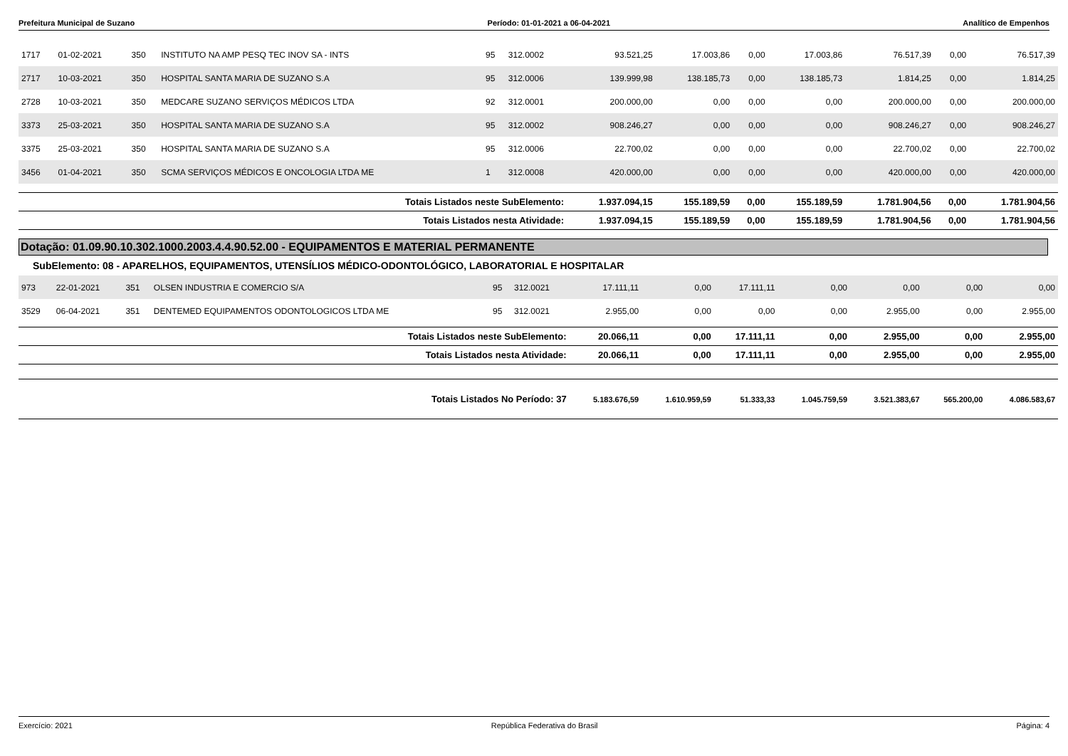Prefeitura Municipal de Suzano Período: 01-01-2021 a 06-04-2021 Analítico de Empenhos
| 1717 | 01-02-2021 | 350 | INSTITUTO NA AMP PESQ TEC INOV SA - INTS | 95 | 312.0002 | 93.521,25 | 17.003,86 | 0,00 | 17.003,86 | 76.517,39 | 0,00 | 76.517,39 |
| 2717 | 10-03-2021 | 350 | HOSPITAL SANTA MARIA DE SUZANO S.A | 95 | 312.0006 | 139.999,98 | 138.185,73 | 0,00 | 138.185,73 | 1.814,25 | 0,00 | 1.814,25 |
| 2728 | 10-03-2021 | 350 | MEDCARE SUZANO SERVIÇOS MÉDICOS LTDA | 92 | 312.0001 | 200.000,00 | 0,00 | 0,00 | 0,00 | 200.000,00 | 0,00 | 200.000,00 |
| 3373 | 25-03-2021 | 350 | HOSPITAL SANTA MARIA DE SUZANO S.A | 95 | 312.0002 | 908.246,27 | 0,00 | 0,00 | 0,00 | 908.246,27 | 0,00 | 908.246,27 |
| 3375 | 25-03-2021 | 350 | HOSPITAL SANTA MARIA DE SUZANO S.A | 95 | 312.0006 | 22.700,02 | 0,00 | 0,00 | 0,00 | 22.700,02 | 0,00 | 22.700,02 |
| 3456 | 01-04-2021 | 350 | SCMA SERVIÇOS MÉDICOS E ONCOLOGIA LTDA ME | 1 | 312.0008 | 420.000,00 | 0,00 | 0,00 | 0,00 | 420.000,00 | 0,00 | 420.000,00 |
| Totais Listados neste SubElemento: | | | | | | 1.937.094,15 | 155.189,59 | 0,00 | 155.189,59 | 1.781.904,56 | 0,00 | 1.781.904,56 |
| Totais Listados nesta Atividade: | | | | | | 1.937.094,15 | 155.189,59 | 0,00 | 155.189,59 | 1.781.904,56 | 0,00 | 1.781.904,56 |
Dotação: 01.09.90.10.302.1000.2003.4.4.90.52.00 - EQUIPAMENTOS E MATERIAL PERMANENTE
SubElemento: 08 - APARELHOS, EQUIPAMENTOS, UTENSÍLIOS MÉDICO-ODONTOLÓGICO, LABORATORIAL E HOSPITALAR
| 973 | 22-01-2021 | 351 | OLSEN INDUSTRIA E COMERCIO S/A | 95 | 312.0021 | 17.111,11 | 0,00 | 17.111,11 | 0,00 | 0,00 | 0,00 | 0,00 |
| 3529 | 06-04-2021 | 351 | DENTEMED EQUIPAMENTOS ODONTOLOGICOS LTDA ME | 95 | 312.0021 | 2.955,00 | 0,00 | 0,00 | 0,00 | 2.955,00 | 0,00 | 2.955,00 |
| Totais Listados neste SubElemento: | | | | | | 20.066,11 | 0,00 | 17.111,11 | 0,00 | 2.955,00 | 0,00 | 2.955,00 |
| Totais Listados nesta Atividade: | | | | | | 20.066,11 | 0,00 | 17.111,11 | 0,00 | 2.955,00 | 0,00 | 2.955,00 |
| Totais Listados No Período: 37 | | | | | | 5.183.676,59 | 1.610.959,59 | 51.333,33 | 1.045.759,59 | 3.521.383,67 | 565.200,00 | 4.086.583,67 |
Exercício: 2021 República Federativa do Brasil Página: 4